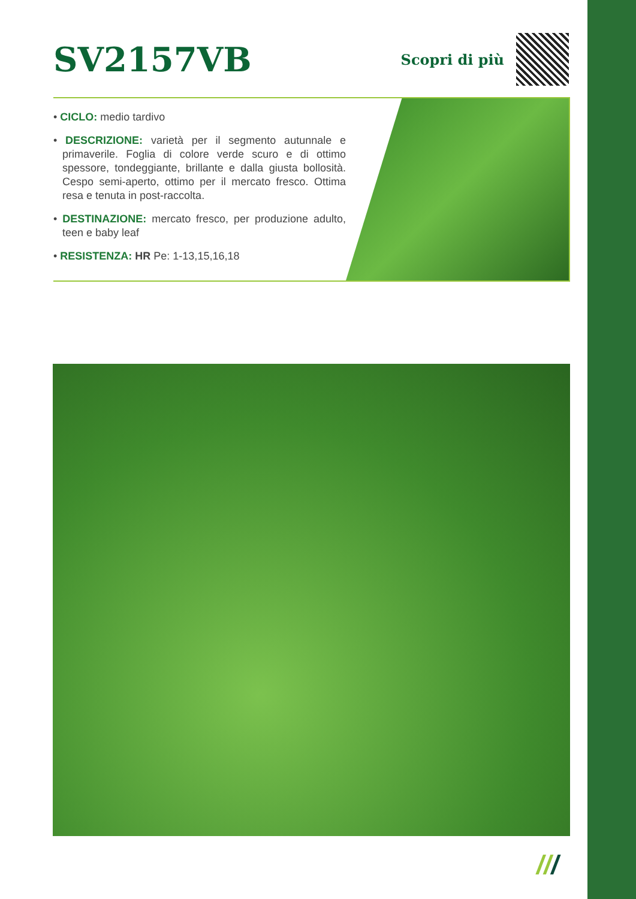SV2157VB
Scopri di più
• CICLO: medio tardivo
• DESCRIZIONE: varietà per il segmento autunnale e primaverile. Foglia di colore verde scuro e di ottimo spessore, tondeggiante, brillante e dalla giusta bollosità. Cespo semi-aperto, ottimo per il mercato fresco. Ottima resa e tenuta in post-raccolta.
• DESTINAZIONE: mercato fresco, per produzione adulto, teen e baby leaf
• RESISTENZA: HR Pe: 1-13,15,16,18
///